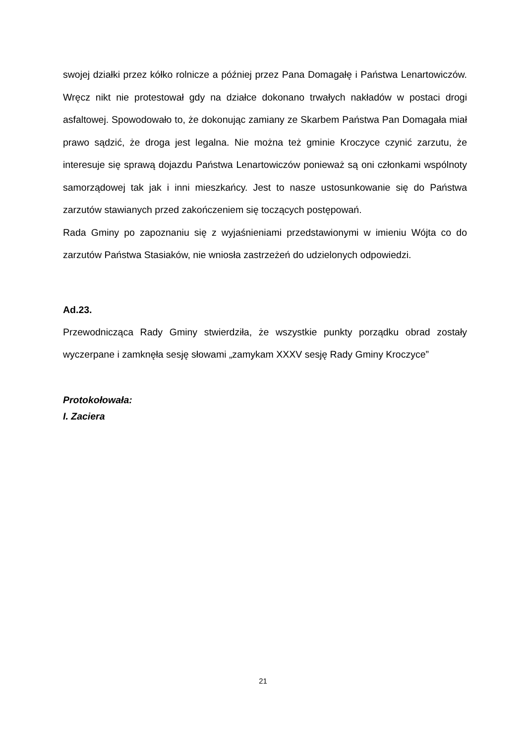swojej działki przez kółko rolnicze a później przez Pana Domagałę i Państwa Lenartowiczów. Wręcz nikt nie protestował gdy na działce dokonano trwałych nakładów w postaci drogi asfaltowej. Spowodowało to, że dokonując zamiany ze Skarbem Państwa Pan Domagała miał prawo sądzić, że droga jest legalna. Nie można też gminie Kroczyce czynić zarzutu, że interesuje się sprawą dojazdu Państwa Lenartowiczów ponieważ są oni członkami wspólnoty samorządowej tak jak i inni mieszkańcy. Jest to nasze ustosunkowanie się do Państwa zarzutów stawianych przed zakończeniem się toczących postępowań.
Rada Gminy po zapoznaniu się z wyjaśnieniami przedstawionymi w imieniu Wójta co do zarzutów Państwa Stasiaków, nie wniosła zastrzeżeń do udzielonych odpowiedzi.
Ad.23.
Przewodnicząca Rady Gminy stwierdziła, że wszystkie punkty porządku obrad zostały wyczerpane i zamknęła sesję słowami „zamykam XXXV sesję Rady Gminy Kroczyce”
Protokołowała:
I. Zaciera
21